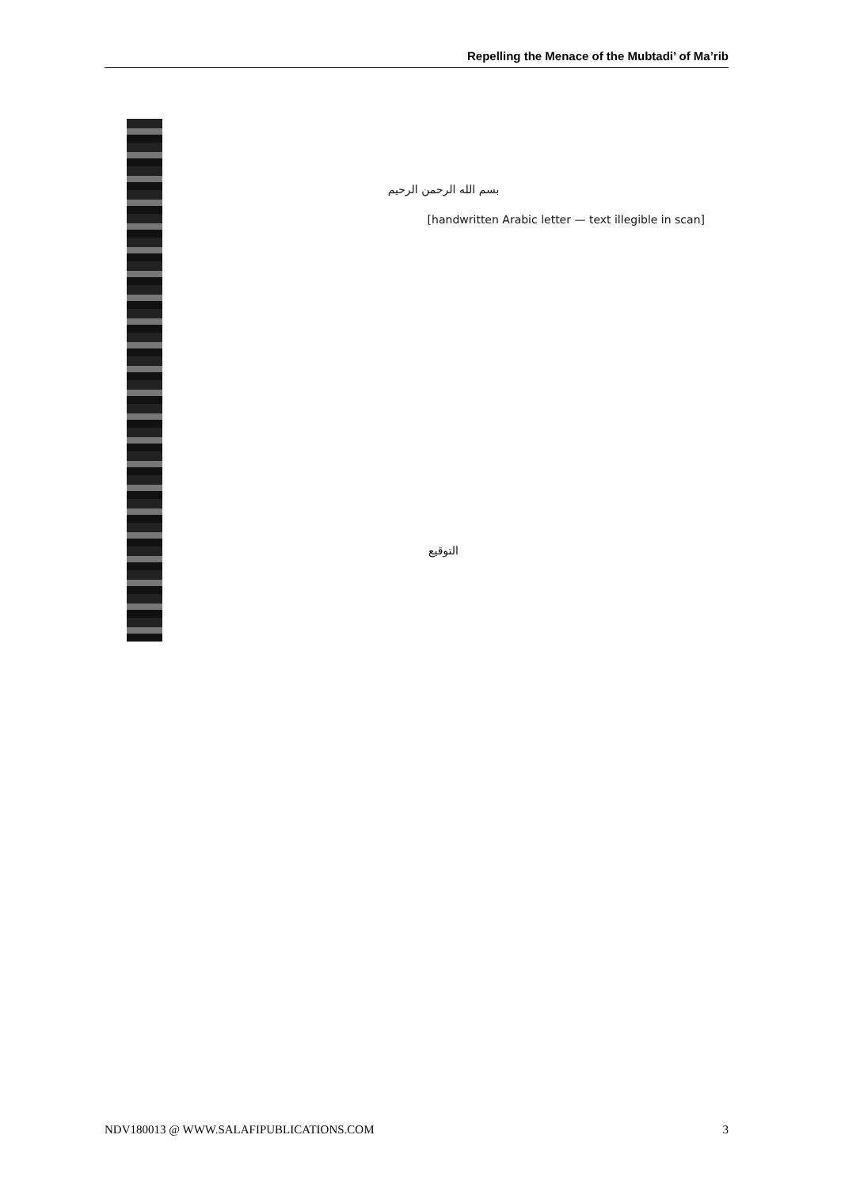Repelling the Menace of the Mubtadi’ of Ma’rib
بسم الله الرحمن الرحيم
[handwritten Arabic letter — text illegible in scan]
التوقيع
NDV180013 @ WWW.SALAFIPUBLICATIONS.COM 3